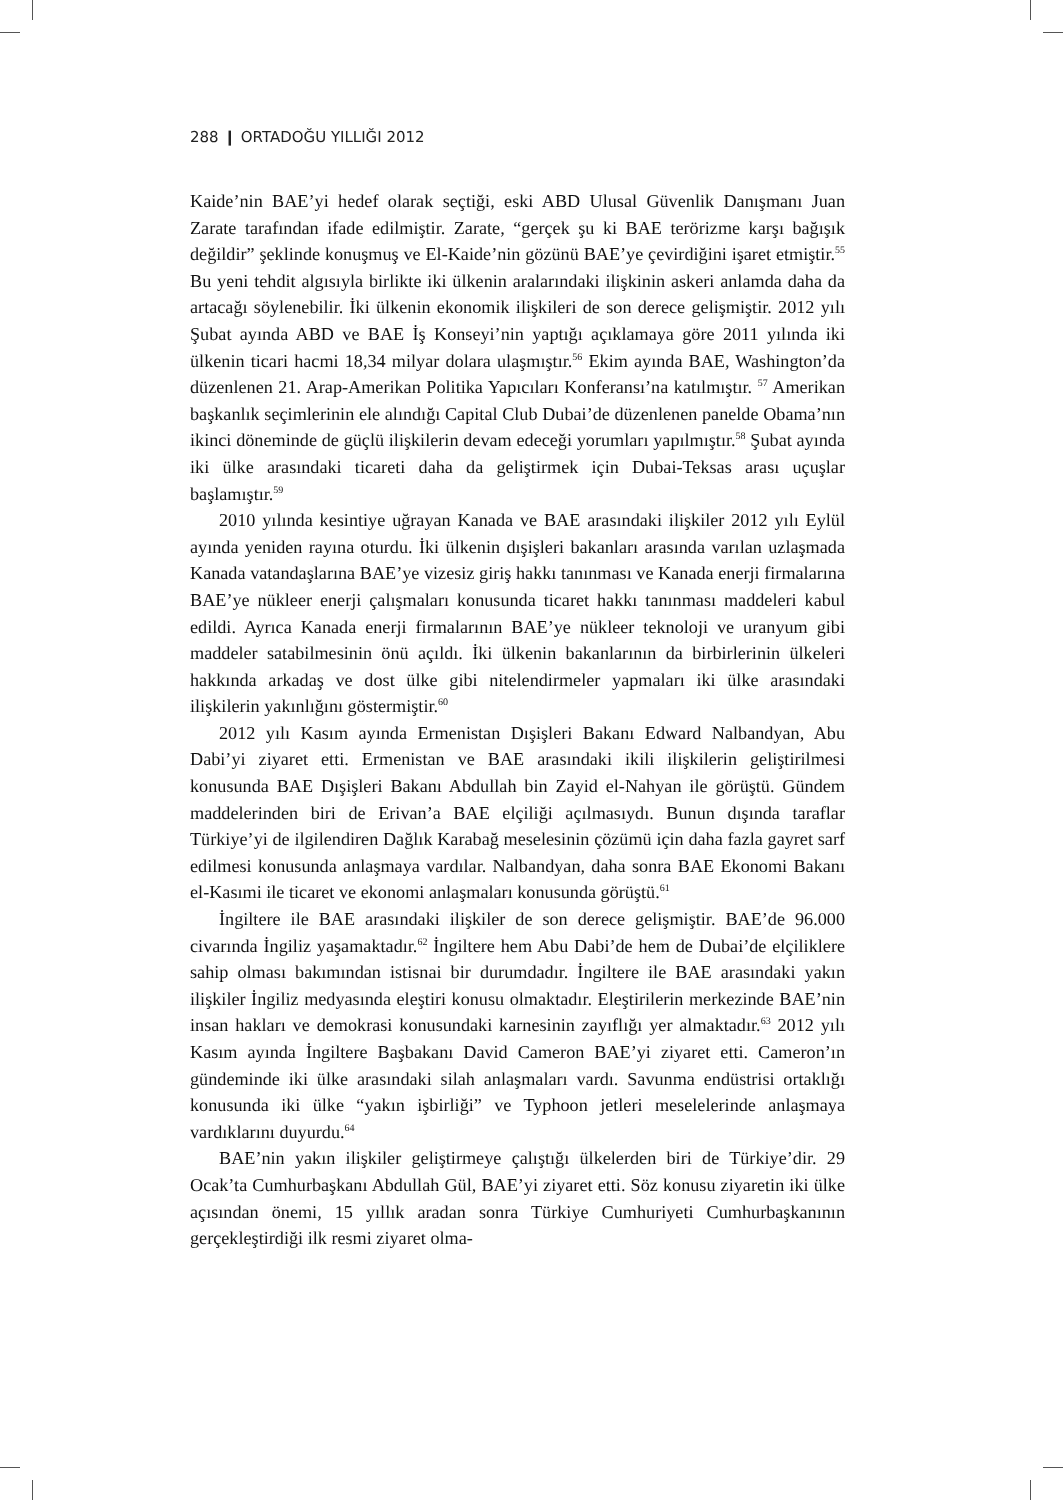288 ❙ ORTADOĞU YILLIĞI 2012
Kaide’nin BAE’yi hedef olarak seçtiği, eski ABD Ulusal Güvenlik Danışmanı Juan Zarate tarafından ifade edilmiştir. Zarate, “gerçek şu ki BAE terörizme karşı bağışık değildir” şeklinde konuşmuş ve El-Kaide’nin gözünü BAE’ye çevirdiğini işaret etmiştir.<sup>55</sup> Bu yeni tehdit algısıyla birlikte iki ülkenin aralarındaki ilişkinin askeri anlamda daha da artacağı söylenebilir. İki ülkenin ekonomik ilişkileri de son derece gelişmiştir. 2012 yılı Şubat ayında ABD ve BAE İş Konseyi’nin yaptığı açıklamaya göre 2011 yılında iki ülkenin ticari hacmi 18,34 milyar dolara ulaşmıştır.<sup>56</sup> Ekim ayında BAE, Washington’da düzenlenen 21. Arap-Amerikan Politika Yapıcıları Konferansı’na katılmıştır. <sup>57</sup> Amerikan başkanlık seçimlerinin ele alındığı Capital Club Dubai’de düzenlenen panelde Obama’nın ikinci döneminde de güçlü ilişkilerin devam edeceği yorumları yapılmıştır.<sup>58</sup> Şubat ayında iki ülke arasındaki ticareti daha da geliştirmek için Dubai-Teksas arası uçuşlar başlamıştır.<sup>59</sup>
2010 yılında kesintiye uğrayan Kanada ve BAE arasındaki ilişkiler 2012 yılı Eylül ayında yeniden rayına oturdu. İki ülkenin dışişleri bakanları arasında varılan uzlaşmada Kanada vatandaşlarına BAE’ye vizesiz giriş hakkı tanınması ve Kanada enerji firmalarına BAE’ye nükleer enerji çalışmaları konusunda ticaret hakkı tanınması maddeleri kabul edildi. Ayrıca Kanada enerji firmalarının BAE’ye nükleer teknoloji ve uranyum gibi maddeler satabilmesinin önü açıldı. İki ülkenin bakanlarının da birbirlerinin ülkeleri hakkında arkadaş ve dost ülke gibi nitelendirmeler yapmaları iki ülke arasındaki ilişkilerin yakınlığını göstermiştir.<sup>60</sup>
2012 yılı Kasım ayında Ermenistan Dışişleri Bakanı Edward Nalbandyan, Abu Dabi’yi ziyaret etti. Ermenistan ve BAE arasındaki ikili ilişkilerin geliştirilmesi konusunda BAE Dışişleri Bakanı Abdullah bin Zayid el-Nahyan ile görüştü. Gündem maddelerinden biri de Erivan’a BAE elçiliği açılmasıydı. Bunun dışında taraflar Türkiye’yi de ilgilendiren Dağlık Karabağ meselesinin çözümü için daha fazla gayret sarf edilmesi konusunda anlaşmaya vardılar. Nalbandyan, daha sonra BAE Ekonomi Bakanı el-Kasımi ile ticaret ve ekonomi anlaşmaları konusunda görüştü.<sup>61</sup>
İngiltere ile BAE arasındaki ilişkiler de son derece gelişmiştir. BAE’de 96.000 civarında İngiliz yaşamaktadır.<sup>62</sup> İngiltere hem Abu Dabi’de hem de Dubai’de elçiliklere sahip olması bakımından istisnai bir durumdadır. İngiltere ile BAE arasındaki yakın ilişkiler İngiliz medyasında eleştiri konusu olmaktadır. Eleştirilerin merkezinde BAE’nin insan hakları ve demokrasi konusundaki karnesinin zayıflığı yer almaktadır.<sup>63</sup> 2012 yılı Kasım ayında İngiltere Başbakanı David Cameron BAE’yi ziyaret etti. Cameron’ın gündeminde iki ülke arasındaki silah anlaşmaları vardı. Savunma endüstrisi ortaklığı konusunda iki ülke “yakın işbirliği” ve Typhoon jetleri meselelerinde anlaşmaya vardıklarını duyurdu.<sup>64</sup>
BAE’nin yakın ilişkiler geliştirmeye çalıştığı ülkelerden biri de Türkiye’dir. 29 Ocak’ta Cumhurbaşkanı Abdullah Gül, BAE’yi ziyaret etti. Söz konusu ziyaretin iki ülke açısından önemi, 15 yıllık aradan sonra Türkiye Cumhuriyeti Cumhurbaşkanının gerçekleştirdiği ilk resmi ziyaret olma-